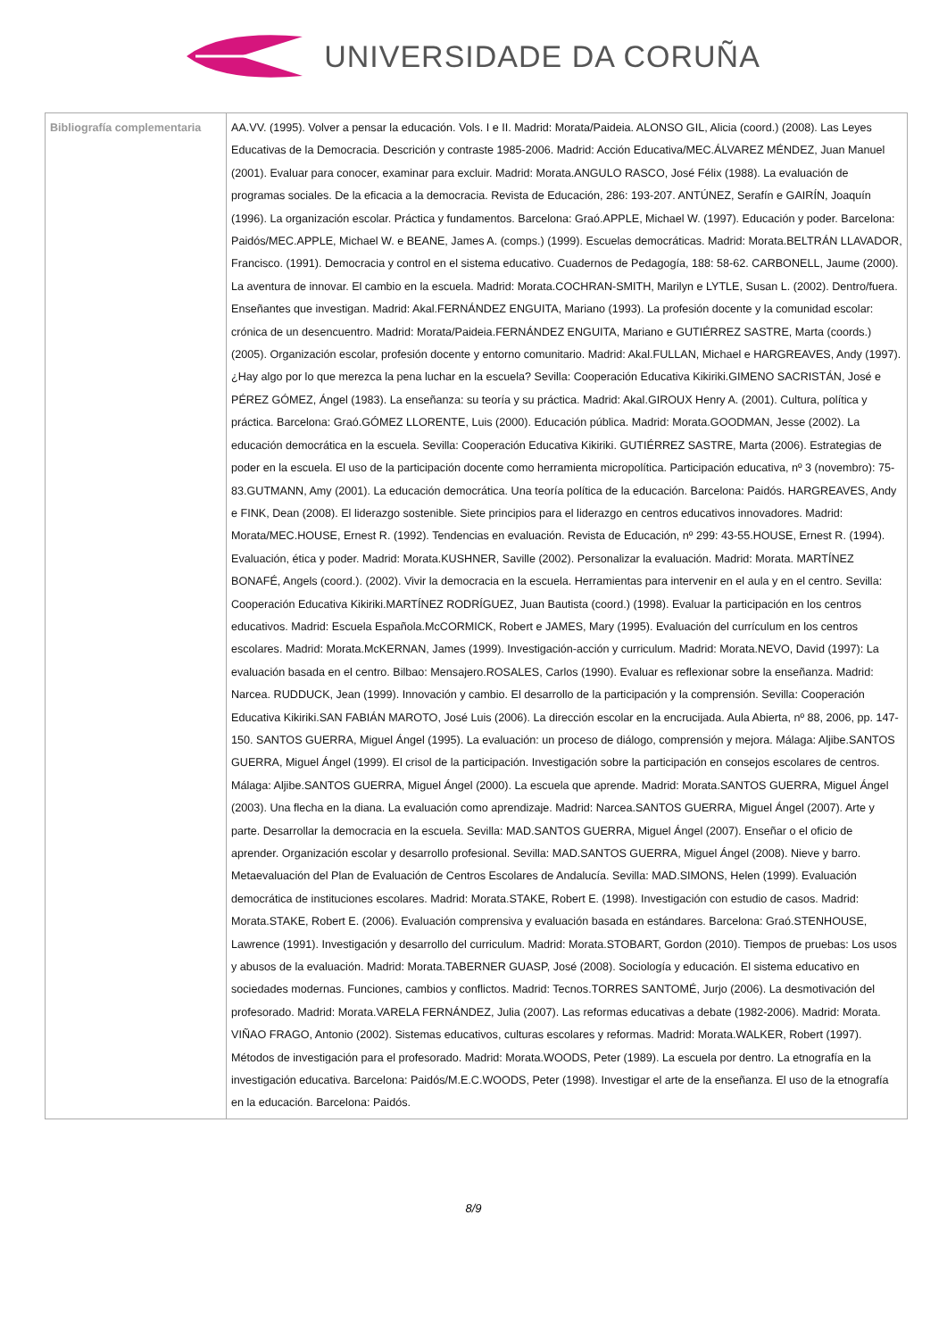UNIVERSIDADE DA CORUÑA
| Bibliografía complementaria | AA.VV. (1995). Volver a pensar la educación. Vols. I e II. Madrid: Morata/Paideia. ALONSO GIL, Alicia (coord.) (2008). Las Leyes Educativas de la Democracia. Descrición y contraste 1985-2006. Madrid: Acción Educativa/MEC.ÁLVAREZ MÉNDEZ, Juan Manuel (2001). Evaluar para conocer, examinar para excluir. Madrid: Morata.ANGULO RASCO, José Félix (1988). La evaluación de programas sociales. De la eficacia a la democracia. Revista de Educación, 286: 193-207. ANTÚNEZ, Serafín e GAIRÍN, Joaquín (1996). La organización escolar. Práctica y fundamentos. Barcelona: Graó.APPLE, Michael W. (1997). Educación y poder. Barcelona: Paidós/MEC.APPLE, Michael W. e BEANE, James A. (comps.) (1999). Escuelas democráticas. Madrid: Morata.BELTRÁN LLAVADOR, Francisco. (1991). Democracia y control en el sistema educativo. Cuadernos de Pedagogía, 188: 58-62. CARBONELL, Jaume (2000). La aventura de innovar. El cambio en la escuela. Madrid: Morata.COCHRAN-SMITH, Marilyn e LYTLE, Susan L. (2002). Dentro/fuera. Enseñantes que investigan. Madrid: Akal.FERNÁNDEZ ENGUITA, Mariano (1993). La profesión docente y la comunidad escolar: crónica de un desencuentro. Madrid: Morata/Paideia.FERNÁNDEZ ENGUITA, Mariano e GUTIÉRREZ SASTRE, Marta (coords.) (2005). Organización escolar, profesión docente y entorno comunitario. Madrid: Akal.FULLAN, Michael e HARGREAVES, Andy (1997). ¿Hay algo por lo que merezca la pena luchar en la escuela? Sevilla: Cooperación Educativa Kikiriki.GIMENO SACRISTÁN, José e PÉREZ GÓMEZ, Ángel (1983). La enseñanza: su teoría y su práctica. Madrid: Akal.GIROUX Henry A. (2001). Cultura, política y práctica. Barcelona: Graó.GÓMEZ LLORENTE, Luis (2000). Educación pública. Madrid: Morata.GOODMAN, Jesse (2002). La educación democrática en la escuela. Sevilla: Cooperación Educativa Kikiriki. GUTIÉRREZ SASTRE, Marta (2006). Estrategias de poder en la escuela. El uso de la participación docente como herramienta micropolítica. Participación educativa, nº 3 (novembro): 75-83.GUTMANN, Amy (2001). La educación democrática. Una teoría política de la educación. Barcelona: Paidós. HARGREAVES, Andy e FINK, Dean (2008). El liderazgo sostenible. Siete principios para el liderazgo en centros educativos innovadores. Madrid: Morata/MEC.HOUSE, Ernest R. (1992). Tendencias en evaluación. Revista de Educación, nº 299: 43-55.HOUSE, Ernest R. (1994). Evaluación, ética y poder. Madrid: Morata.KUSHNER, Saville (2002). Personalizar la evaluación. Madrid: Morata. MARTÍNEZ BONAFÉ, Angels (coord.). (2002). Vivir la democracia en la escuela. Herramientas para intervenir en el aula y en el centro. Sevilla: Cooperación Educativa Kikiriki.MARTÍNEZ RODRÍGUEZ, Juan Bautista (coord.) (1998). Evaluar la participación en los centros educativos. Madrid: Escuela Española.McCORMICK, Robert e JAMES, Mary (1995). Evaluación del currículum en los centros escolares. Madrid: Morata.McKERNAN, James (1999). Investigación-acción y curriculum. Madrid: Morata.NEVO, David (1997): La evaluación basada en el centro. Bilbao: Mensajero.ROSALES, Carlos (1990). Evaluar es reflexionar sobre la enseñanza. Madrid: Narcea. RUDDUCK, Jean (1999). Innovación y cambio. El desarrollo de la participación y la comprensión. Sevilla: Cooperación Educativa Kikiriki.SAN FABIÁN MAROTO, José Luis (2006). La dirección escolar en la encrucijada. Aula Abierta, nº 88, 2006, pp. 147-150. SANTOS GUERRA, Miguel Ángel (1995). La evaluación: un proceso de diálogo, comprensión y mejora. Málaga: Aljibe.SANTOS GUERRA, Miguel Ángel (1999). El crisol de la participación. Investigación sobre la participación en consejos escolares de centros. Málaga: Aljibe.SANTOS GUERRA, Miguel Ángel (2000). La escuela que aprende. Madrid: Morata.SANTOS GUERRA, Miguel Ángel (2003). Una flecha en la diana. La evaluación como aprendizaje. Madrid: Narcea.SANTOS GUERRA, Miguel Ángel (2007). Arte y parte. Desarrollar la democracia en la escuela. Sevilla: MAD.SANTOS GUERRA, Miguel Ángel (2007). Enseñar o el oficio de aprender. Organización escolar y desarrollo profesional. Sevilla: MAD.SANTOS GUERRA, Miguel Ángel (2008). Nieve y barro. Metaevaluación del Plan de Evaluación de Centros Escolares de Andalucía. Sevilla: MAD.SIMONS, Helen (1999). Evaluación democrática de instituciones escolares. Madrid: Morata.STAKE, Robert E. (1998). Investigación con estudio de casos. Madrid: Morata.STAKE, Robert E. (2006). Evaluación comprensiva y evaluación basada en estándares. Barcelona: Graó.STENHOUSE, Lawrence (1991). Investigación y desarrollo del curriculum. Madrid: Morata.STOBART, Gordon (2010). Tiempos de pruebas: Los usos y abusos de la evaluación. Madrid: Morata.TABERNER GUASP, José (2008). Sociología y educación. El sistema educativo en sociedades modernas. Funciones, cambios y conflictos. Madrid: Tecnos.TORRES SANTOMÉ, Jurjo (2006). La desmotivación del profesorado. Madrid: Morata.VARELA FERNÁNDEZ, Julia (2007). Las reformas educativas a debate (1982-2006). Madrid: Morata. VIÑAO FRAGO, Antonio (2002). Sistemas educativos, culturas escolares y reformas. Madrid: Morata.WALKER, Robert (1997). Métodos de investigación para el profesorado. Madrid: Morata.WOODS, Peter (1989). La escuela por dentro. La etnografía en la investigación educativa. Barcelona: Paidós/M.E.C.WOODS, Peter (1998). Investigar el arte de la enseñanza. El uso de la etnografía en la educación. Barcelona: Paidós. |
8/9